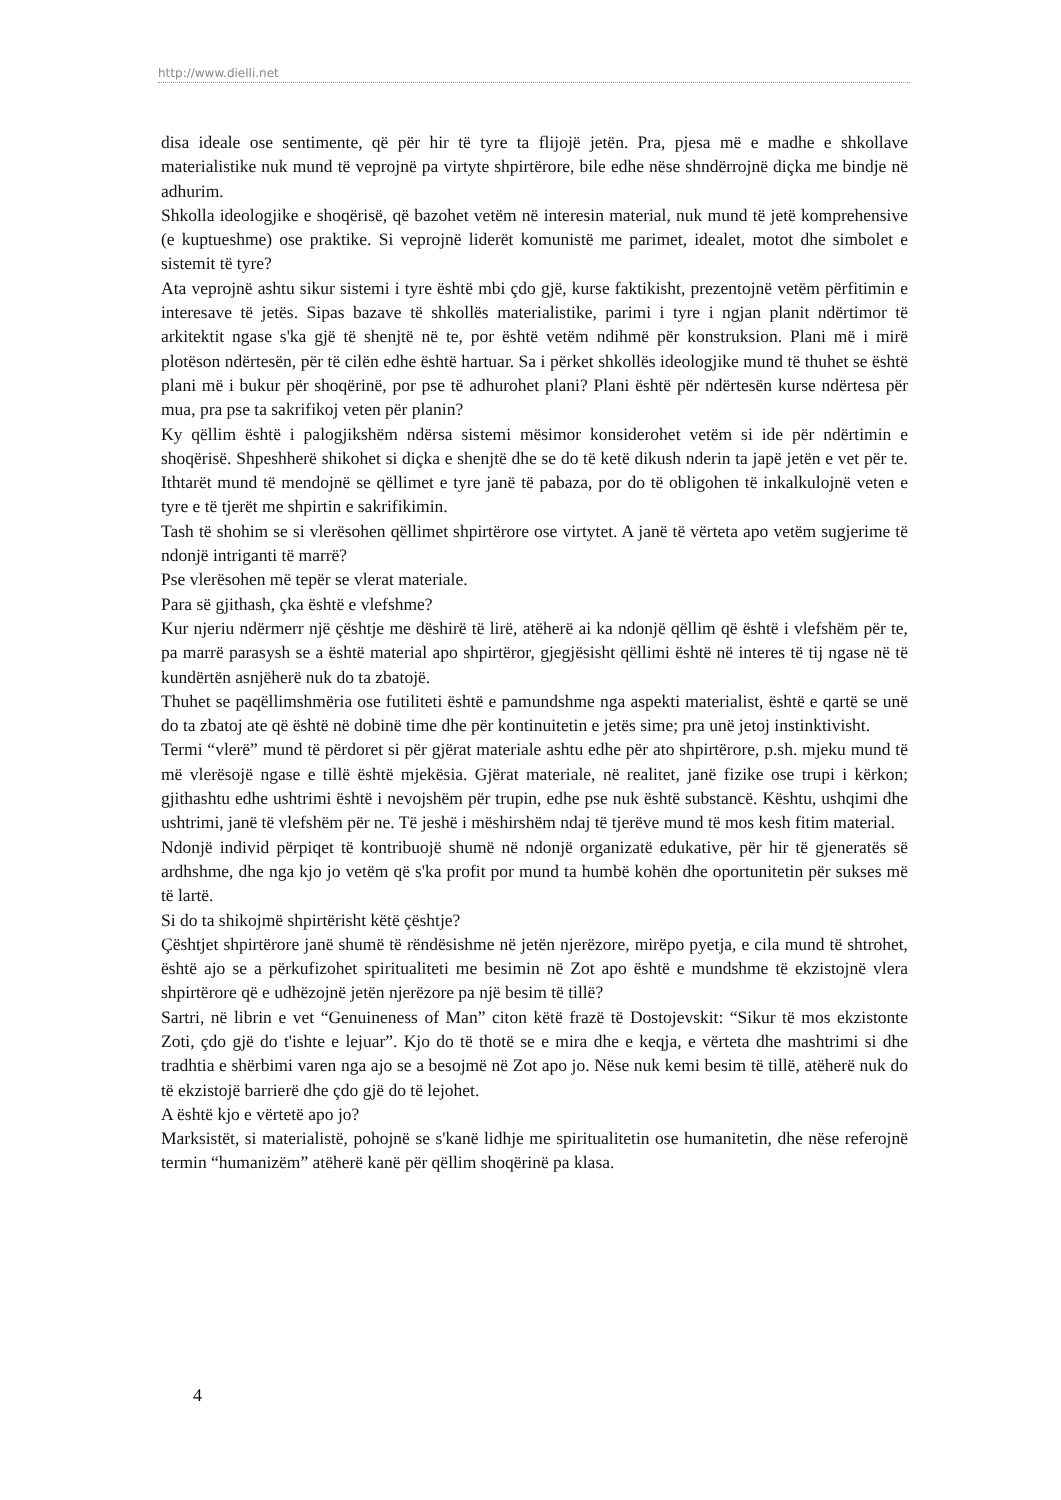http://www.dielli.net
disa ideale ose sentimente, që për hir të tyre ta flijojë jetën. Pra, pjesa më e madhe e shkollave materialistike nuk mund të veprojnë pa virtyte shpirtërore, bile edhe nëse shndërrojnë diçka me bindje në adhurim.
Shkolla ideologjike e shoqërisë, që bazohet vetëm në interesin material, nuk mund të jetë komprehensive (e kuptueshme) ose praktike. Si veprojnë liderët komunistë me parimet, idealet, motot dhe simbolet e sistemit të tyre?
Ata veprojnë ashtu sikur sistemi i tyre është mbi çdo gjë, kurse faktikisht, prezentojnë vetëm përfitimin e interesave të jetës. Sipas bazave të shkollës materialistike, parimi i tyre i ngjan planit ndërtimor të arkitektit ngase s'ka gjë të shenjtë në te, por është vetëm ndihmë për konstruksion. Plani më i mirë plotëson ndërtesën, për të cilën edhe është hartuar. Sa i përket shkollës ideologjike mund të thuhet se është plani më i bukur për shoqërinë, por pse të adhurohet plani? Plani është për ndërtesën kurse ndërtesa për mua, pra pse ta sakrifikoj veten për planin?
Ky qëllim është i palogjikshëm ndërsa sistemi mësimor konsiderohet vetëm si ide për ndërtimin e shoqërisë. Shpeshherë shikohet si diçka e shenjtë dhe se do të ketë dikush nderin ta japë jetën e vet për te. Ithtarët mund të mendojnë se qëllimet e tyre janë të pabaza, por do të obligohen të inkalkulojnë veten e tyre e të tjerët me shpirtin e sakrifikimin.
Tash të shohim se si vlerësohen qëllimet shpirtërore ose virtytet. A janë të vërteta apo vetëm sugjerime të ndonjë intriganti të marrë?
Pse vlerësohen më tepër se vlerat materiale.
Para së gjithash, çka është e vlefshme?
Kur njeriu ndërmerr një çështje me dëshirë të lirë, atëherë ai ka ndonjë qëllim që është i vlefshëm për te, pa marrë parasysh se a është material apo shpirtëror, gjegjësisht qëllimi është në interes të tij ngase në të kundërtën asnjëherë nuk do ta zbatojë.
Thuhet se paqëllimshmëria ose futiliteti është e pamundshme nga aspekti materialist, është e qartë se unë do ta zbatoj ate që është në dobinë time dhe për kontinuitetin e jetës sime; pra unë jetoj instinktivisht.
Termi “vlerë” mund të përdoret si për gjërat materiale ashtu edhe për ato shpirtërore, p.sh. mjeku mund të më vlerësojë ngase e tillë është mjekësia. Gjërat materiale, në realitet, janë fizike ose trupi i kërkon; gjithashtu edhe ushtrimi është i nevojshëm për trupin, edhe pse nuk është substancë. Kështu, ushqimi dhe ushtrimi, janë të vlefshëm për ne. Të jeshë i mëshirshëm ndaj të tjerëve mund të mos kesh fitim material.
Ndonjë individ përpiqet të kontribuojë shumë në ndonjë organizatë edukative, për hir të gjeneratës së ardhshme, dhe nga kjo jo vetëm që s'ka profit por mund ta humbë kohën dhe oportunitetin për sukses më të lartë.
Si do ta shikojmë shpirtërisht këtë çështje?
Çështjet shpirtërore janë shumë të rëndësishme në jetën njerëzore, mirëpo pyetja, e cila mund të shtrohet, është ajo se a përkufizohet spiritualiteti me besimin në Zot apo është e mundshme të ekzistojnë vlera shpirtërore që e udhëzojnë jetën njerëzore pa një besim të tillë?
Sartri, në librin e vet “Genuineness of Man” citon këtë frazë të Dostojevskit: “Sikur të mos ekzistonte Zoti, çdo gjë do t'ishte e lejuar”. Kjo do të thotë se e mira dhe e keqja, e vërteta dhe mashtrimi si dhe tradhtia e shërbimi varen nga ajo se a besojmë në Zot apo jo. Nëse nuk kemi besim të tillë, atëherë nuk do të ekzistojë barrierë dhe çdo gjë do të lejohet.
A është kjo e vërtetë apo jo?
Marksistët, si materialistë, pohojnë se s'kanë lidhje me spiritualitetin ose humanitetin, dhe nëse referojnë termin “humanizëm” atëherë kanë për qëllim shoqërinë pa klasa.
4